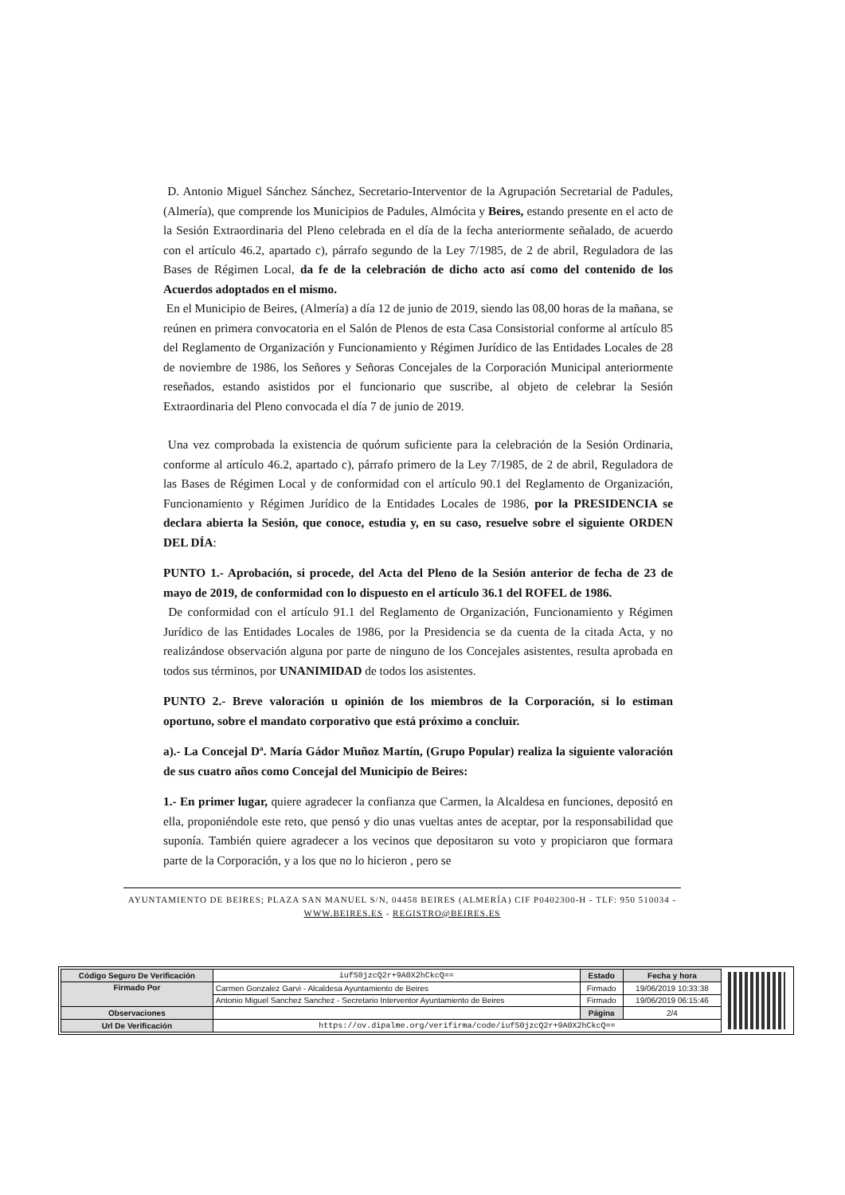D. Antonio Miguel Sánchez Sánchez, Secretario-Interventor de la Agrupación Secretarial de Padules, (Almería), que comprende los Municipios de Padules, Almócita y Beires, estando presente en el acto de la Sesión Extraordinaria del Pleno celebrada en el día de la fecha anteriormente señalado, de acuerdo con el artículo 46.2, apartado c), párrafo segundo de la Ley 7/1985, de 2 de abril, Reguladora de las Bases de Régimen Local, da fe de la celebración de dicho acto así como del contenido de los Acuerdos adoptados en el mismo.
En el Municipio de Beires, (Almería) a día 12 de junio de 2019, siendo las 08,00 horas de la mañana, se reúnen en primera convocatoria en el Salón de Plenos de esta Casa Consistorial conforme al artículo 85 del Reglamento de Organización y Funcionamiento y Régimen Jurídico de las Entidades Locales de 28 de noviembre de 1986, los Señores y Señoras Concejales de la Corporación Municipal anteriormente reseñados, estando asistidos por el funcionario que suscribe, al objeto de celebrar la Sesión Extraordinaria del Pleno convocada el día 7 de junio de 2019.
Una vez comprobada la existencia de quórum suficiente para la celebración de la Sesión Ordinaria, conforme al artículo 46.2, apartado c), párrafo primero de la Ley 7/1985, de 2 de abril, Reguladora de las Bases de Régimen Local y de conformidad con el artículo 90.1 del Reglamento de Organización, Funcionamiento y Régimen Jurídico de la Entidades Locales de 1986, por la PRESIDENCIA se declara abierta la Sesión, que conoce, estudia y, en su caso, resuelve sobre el siguiente ORDEN DEL DÍA:
PUNTO 1.- Aprobación, si procede, del Acta del Pleno de la Sesión anterior de fecha de 23 de mayo de 2019, de conformidad con lo dispuesto en el artículo 36.1 del ROFEL de 1986.
De conformidad con el artículo 91.1 del Reglamento de Organización, Funcionamiento y Régimen Jurídico de las Entidades Locales de 1986, por la Presidencia se da cuenta de la citada Acta, y no realizándose observación alguna por parte de ninguno de los Concejales asistentes, resulta aprobada en todos sus términos, por UNANIMIDAD de todos los asistentes.
PUNTO 2.- Breve valoración u opinión de los miembros de la Corporación, si lo estiman oportuno, sobre el mandato corporativo que está próximo a concluir.
a).- La Concejal Dª. María Gádor Muñoz Martín, (Grupo Popular) realiza la siguiente valoración de sus cuatro años como Concejal del Municipio de Beires:
1.- En primer lugar, quiere agradecer la confianza que Carmen, la Alcaldesa en funciones, depositó en ella, proponiéndole este reto, que pensó y dio unas vueltas antes de aceptar, por la responsabilidad que suponía. También quiere agradecer a los vecinos que depositaron su voto y propiciaron que formara parte de la Corporación, y a los que no lo hicieron , pero se
AYUNTAMIENTO DE BEIRES; PLAZA SAN MANUEL S/N, 04458 BEIRES (ALMERÍA) CIF P0402300-H - TLF: 950 510034 - WWW.BEIRES.ES - REGISTRO@BEIRES.ES
| Código Seguro De Verificación | iufS0jzcQ2r+9A0X2hCkcQ== | Estado | Fecha y hora |
| Firmado Por | Carmen Gonzalez Garvi - Alcaldesa Ayuntamiento de Beires | Firmado | 19/06/2019 10:33:38 |
| | Antonio Miguel Sanchez Sanchez - Secretario Interventor Ayuntamiento de Beires | Firmado | 19/06/2019 06:15:46 |
| Observaciones | | Página | 2/4 |
| Url De Verificación | https://ov.dipalme.org/verifirma/code/iufS0jzcQ2r+9A0X2hCkcQ== | | |